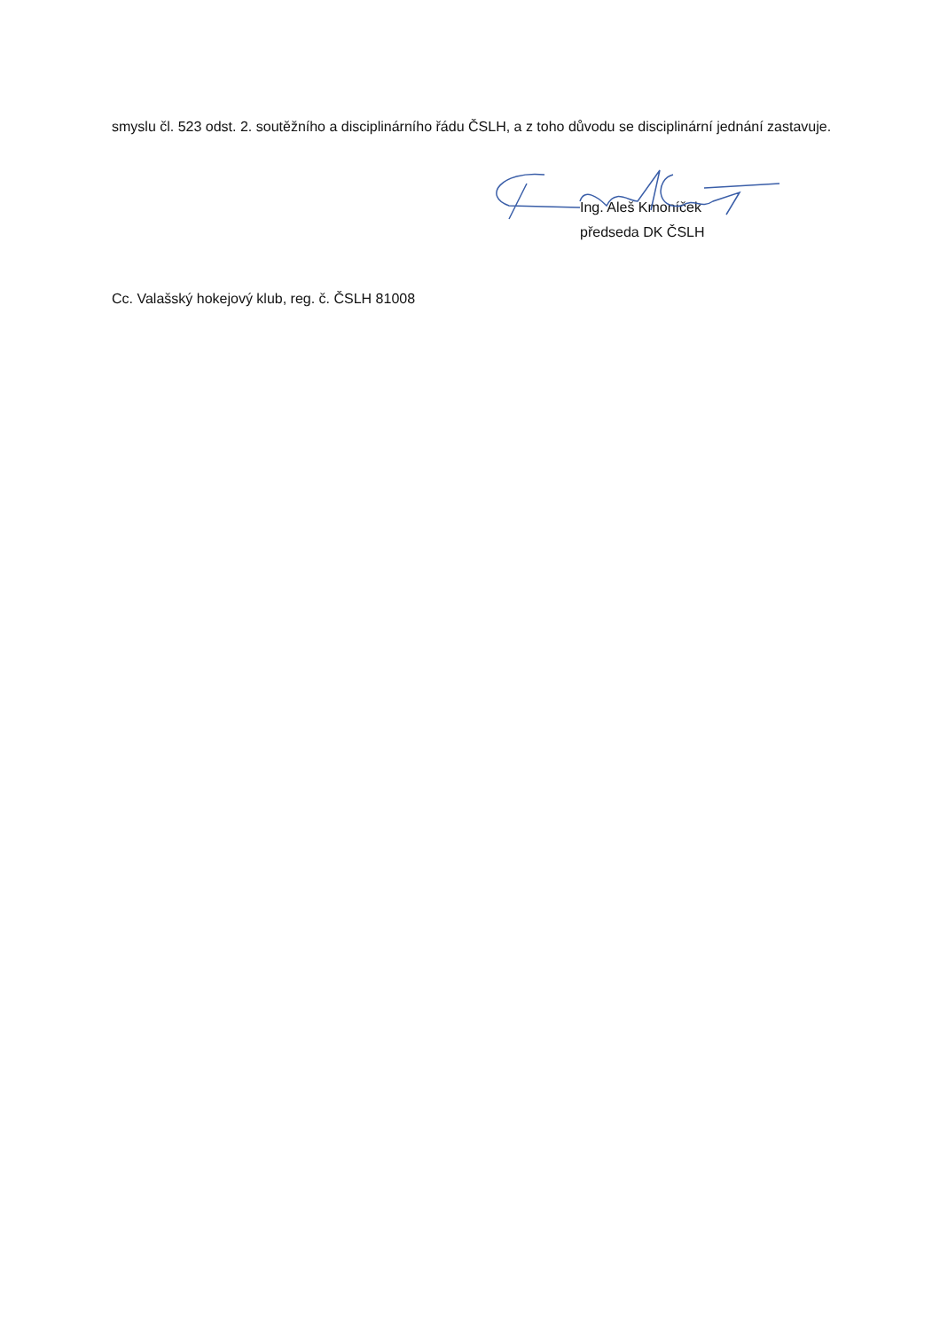smyslu čl. 523 odst. 2. soutěžního a disciplinárního řádu ČSLH, a z toho důvodu se disciplinární jednání zastavuje.
Ing. Aleš Kmoníček
předseda DK ČSLH
Cc. Valašský hokejový klub, reg. č. ČSLH 81008